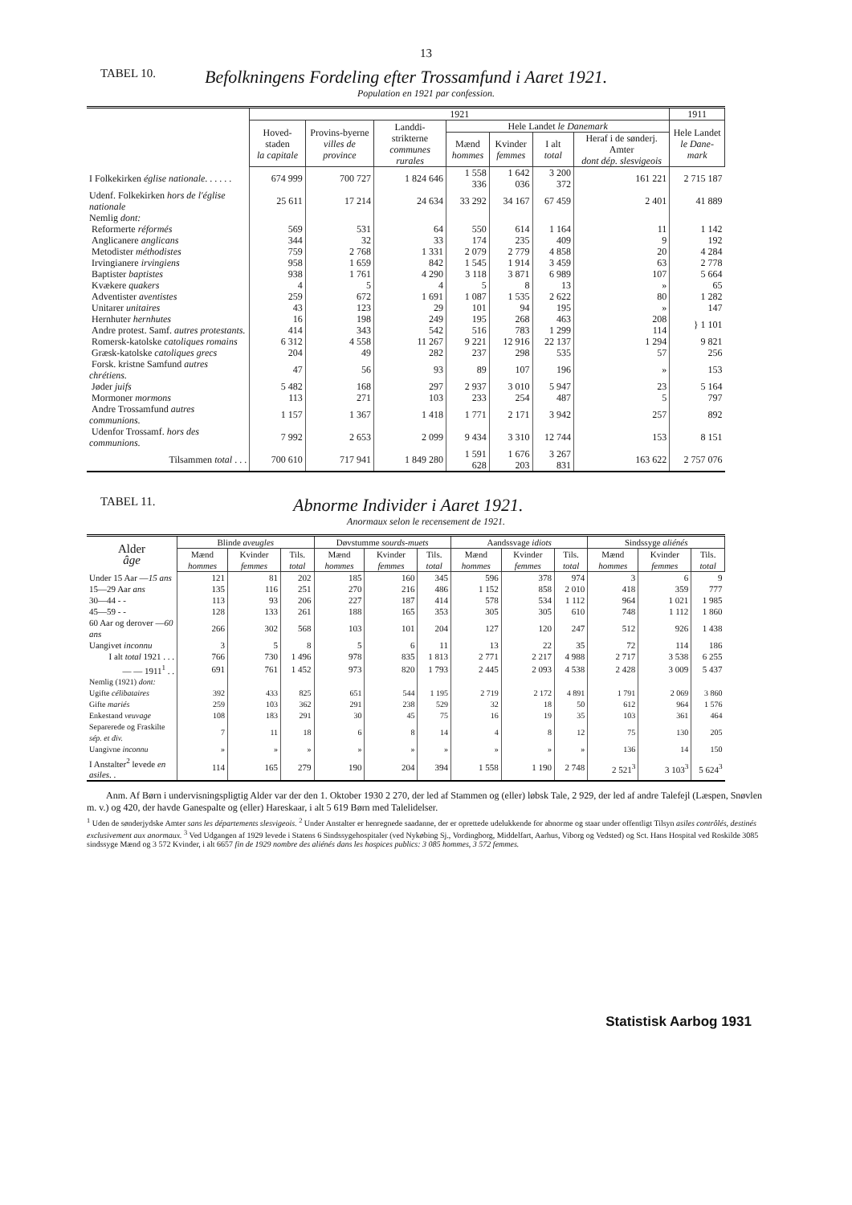13
TABEL 10.
Befolkningens Fordeling efter Trossamfund i Aaret 1921.
Population en 1921 par confession.
| | 1921 | | | | | | | 1911 |
| --- | --- | --- | --- | --- | --- | --- | --- | --- |
| | Hoved-staden la capitale | Provins-byerne villes de province | Landdi-strikterne communes rurales | Hele Landet le Danemark | | | | Hele Landet le Dane-mark |
| | | | | Mænd hommes | Kvinder femmes | I alt total | Heraf i de sønderj. Amter dont dép. slesvigeois | |
| I Folkekirken église nationale . . . . . . | 674 999 | 700 727 | 1 824 646 | 1 558 336 | 1 642 036 | 3 200 372 | 161 221 | 2 715 187 |
| Udenf. Folkekirken hors de l'église nationale | 25 611 | 17 214 | 24 634 | 33 292 | 34 167 | 67 459 | 2 401 | 41 889 |
| Nemlig dont: | | | | | | | | |
| Reformerte réformés | 569 | 531 | 64 | 550 | 614 | 1 164 | 11 | 1 142 |
| Anglicanere anglicans | 344 | 32 | 33 | 174 | 235 | 409 | 9 | 192 |
| Metodister méthodistes | 759 | 2 768 | 1 331 | 2 079 | 2 779 | 4 858 | 20 | 4 284 |
| Irvingianere irvingiens | 958 | 1 659 | 842 | 1 545 | 1 914 | 3 459 | 63 | 2 778 |
| Baptister baptistes | 938 | 1 761 | 4 290 | 3 118 | 3 871 | 6 989 | 107 | 5 664 |
| Kvækere quakers | 4 | 5 | 4 | 5 | 8 | 13 | » | 65 |
| Adventister aventistes | 259 | 672 | 1 691 | 1 087 | 1 535 | 2 622 | 80 | 1 282 |
| Unitarer unitaires | 43 | 123 | 29 | 101 | 94 | 195 | » | 147 |
| Hernhuter hernhutes | 16 | 198 | 249 | 195 | 268 | 463 | 208 | } 1 101 |
| Andre protest. Samf. autres protestants. | 414 | 343 | 542 | 516 | 783 | 1 299 | 114 | |
| Romersk-katolske catoliques romains | 6 312 | 4 558 | 11 267 | 9 221 | 12 916 | 22 137 | 1 294 | 9 821 |
| Græsk-katolske catoliques grecs | 204 | 49 | 282 | 237 | 298 | 535 | 57 | 256 |
| Forsk. kristne Samfund autres chrétiens. | 47 | 56 | 93 | 89 | 107 | 196 | » | 153 |
| Jøder juifs | 5 482 | 168 | 297 | 2 937 | 3 010 | 5 947 | 23 | 5 164 |
| Mormoner mormons | 113 | 271 | 103 | 233 | 254 | 487 | 5 | 797 |
| Andre Trossamfund autres communions. | 1 157 | 1 367 | 1 418 | 1 771 | 2 171 | 3 942 | 257 | 892 |
| Udenfor Trossamf. hors des communions. | 7 992 | 2 653 | 2 099 | 9 434 | 3 310 | 12 744 | 153 | 8 151 |
| Tilsammen total . . . | 700 610 | 717 941 | 1 849 280 | 1 591 628 | 1 676 203 | 3 267 831 | 163 622 | 2 757 076 |
TABEL 11.
Abnorme Individer i Aaret 1921.
Anormaux selon le recensement de 1921.
| Alder âge | Blinde aveugles | | | Døvstumme sourds-muets | | | Aandssvage idiots | | | Sindssyge aliénés | | |
| --- | --- | --- | --- | --- | --- | --- | --- | --- | --- | --- | --- | --- |
| | Mænd hommes | Kvinder femmes | Tils. total | Mænd hommes | Kvinder femmes | Tils. total | Mænd hommes | Kvinder femmes | Tils. total | Mænd hommes | Kvinder femmes | Tils. total |
| Under 15 Aar — 15 ans | 121 | 81 | 202 | 185 | 160 | 345 | 596 | 378 | 974 | 3 | 6 | 9 |
| 15—29 Aar ans | 135 | 116 | 251 | 270 | 216 | 486 | 1 152 | 858 | 2 010 | 418 | 359 | 777 |
| 30—44 - - | 113 | 93 | 206 | 227 | 187 | 414 | 578 | 534 | 1 112 | 964 | 1 021 | 1 985 |
| 45—59 - - | 128 | 133 | 261 | 188 | 165 | 353 | 305 | 305 | 610 | 748 | 1 112 | 1 860 |
| 60 Aar og derover — 60 ans | 266 | 302 | 568 | 103 | 101 | 204 | 127 | 120 | 247 | 512 | 926 | 1 438 |
| Uangivet inconnu | 3 | 5 | 8 | 5 | 6 | 11 | 13 | 22 | 35 | 72 | 114 | 186 |
| I alt total 1921 . . . | 766 | 730 | 1 496 | 978 | 835 | 1 813 | 2 771 | 2 217 | 4 988 | 2 717 | 3 538 | 6 255 |
| — — 1911<sup>1</sup> . . | 691 | 761 | 1 452 | 973 | 820 | 1 793 | 2 445 | 2 093 | 4 538 | 2 428 | 3 009 | 5 437 |
| Nemlig (1921) dont: | | | | | | | | | | | | |
| Ugifte célibataires | 392 | 433 | 825 | 651 | 544 | 1 195 | 2 719 | 2 172 | 4 891 | 1 791 | 2 069 | 3 860 |
| Gifte mariés | 259 | 103 | 362 | 291 | 238 | 529 | 32 | 18 | 50 | 612 | 964 | 1 576 |
| Enkestand veuvage | 108 | 183 | 291 | 30 | 45 | 75 | 16 | 19 | 35 | 103 | 361 | 464 |
| Separerede og Fraskilte sép. et div. | 7 | 11 | 18 | 6 | 8 | 14 | 4 | 8 | 12 | 75 | 130 | 205 |
| Uangivne inconnu | » | » | » | » | » | » | » | » | » | 136 | 14 | 150 |
| I Anstalter<sup>2</sup> levede en asiles . . | 114 | 165 | 279 | 190 | 204 | 394 | 1 558 | 1 190 | 2 748 | 2 521<sup>3</sup> | 3 103<sup>3</sup> | 5 624<sup>3</sup> |
Anm. Af Børn i undervisningspligtig Alder var der den 1. Oktober 1930 2 270, der led af Stammen og (eller) løbsk Tale, 2 929, der led af andre Talefejl (Læspen, Snøvlen m. v.) og 420, der havde Ganespalte og (eller) Hareskaar, i alt 5 619 Børn med Talelidelser.
<sup>1</sup> Uden de sønderjydske Amter sans les départements slesvigeois. <sup>2</sup> Under Anstalter er henregnede saadanne, der er oprettede udelukkende for abnorme og staar under offentligt Tilsyn asiles contrôlés, destinés exclusivement aux anormaux. <sup>3</sup> Ved Udgangen af 1929 levede i Statens 6 Sindssygehospitaler (ved Nykøbing Sj., Vordingborg, Middelfart, Aarhus, Viborg og Vedsted) og Sct. Hans Hospital ved Roskilde 3085 sindssyge Mænd og 3 572 Kvinder, i alt 6657 fin de 1929 nombre des aliénés dans les hospices publics: 3 085 hommes, 3 572 femmes.
Statistisk Aarbog 1931